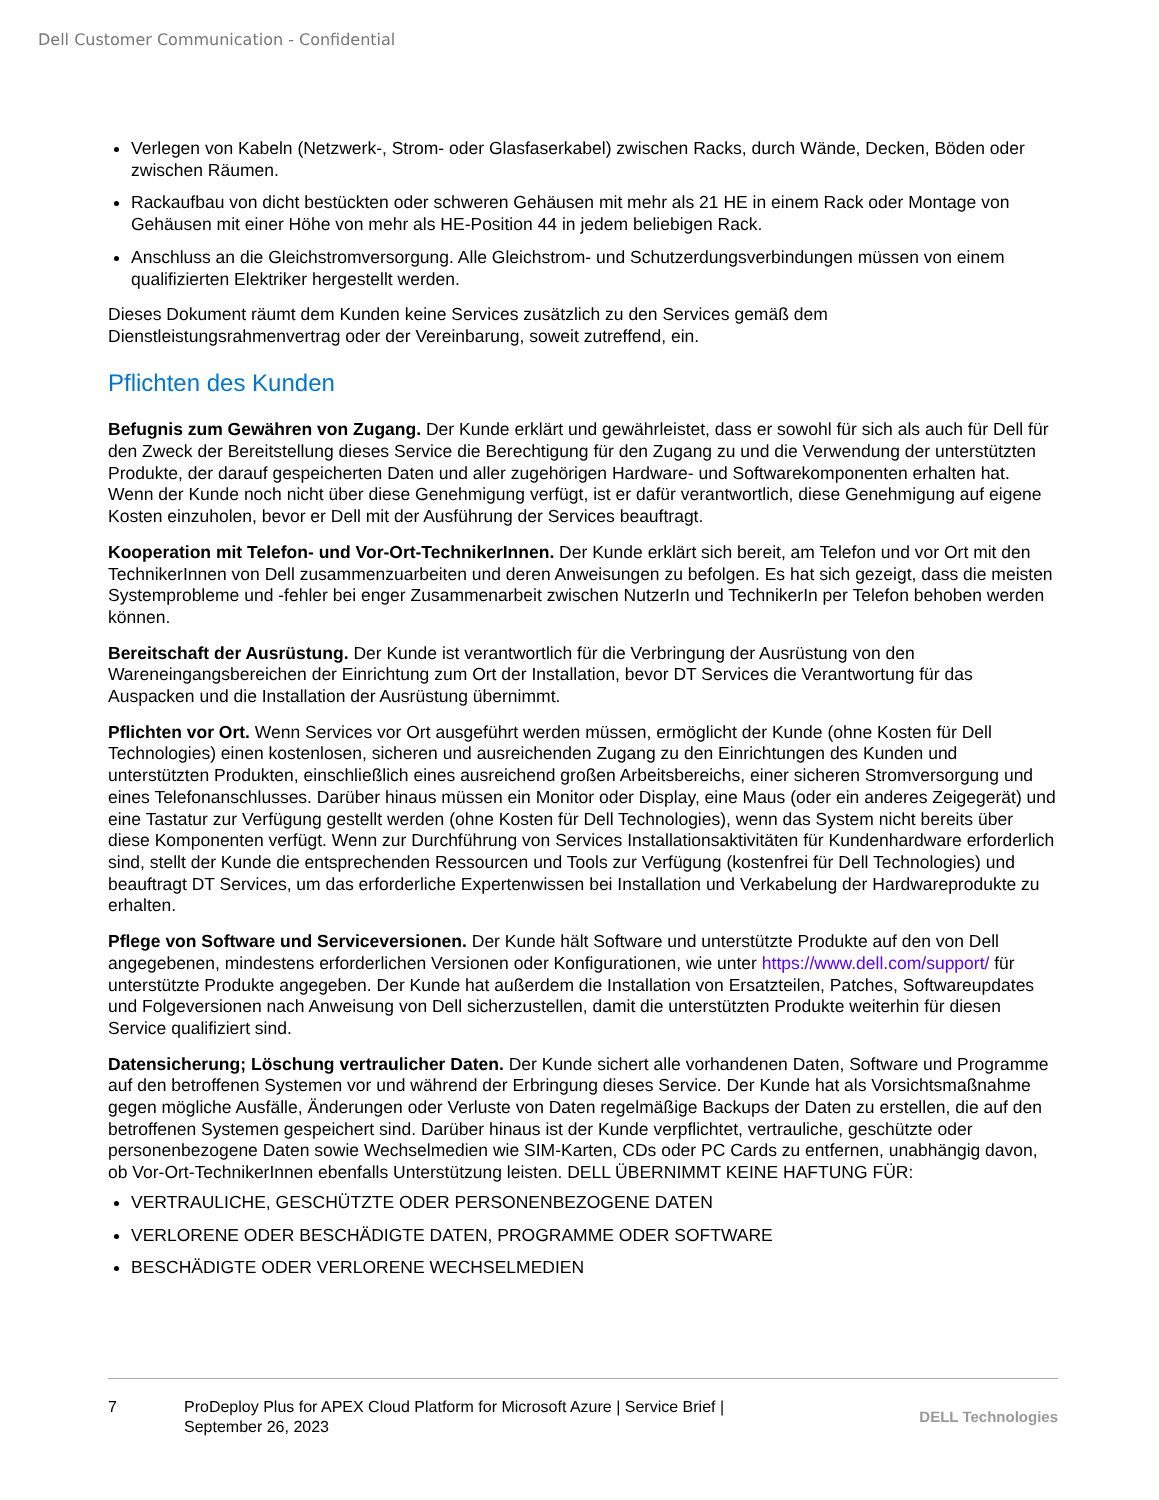Dell Customer Communication - Confidential
Verlegen von Kabeln (Netzwerk-, Strom- oder Glasfaserkabel) zwischen Racks, durch Wände, Decken, Böden oder zwischen Räumen.
Rackaufbau von dicht bestückten oder schweren Gehäusen mit mehr als 21 HE in einem Rack oder Montage von Gehäusen mit einer Höhe von mehr als HE-Position 44 in jedem beliebigen Rack.
Anschluss an die Gleichstromversorgung. Alle Gleichstrom- und Schutzerdungsverbindungen müssen von einem qualifizierten Elektriker hergestellt werden.
Dieses Dokument räumt dem Kunden keine Services zusätzlich zu den Services gemäß dem Dienstleistungsrahmenvertrag oder der Vereinbarung, soweit zutreffend, ein.
Pflichten des Kunden
Befugnis zum Gewähren von Zugang. Der Kunde erklärt und gewährleistet, dass er sowohl für sich als auch für Dell für den Zweck der Bereitstellung dieses Service die Berechtigung für den Zugang zu und die Verwendung der unterstützten Produkte, der darauf gespeicherten Daten und aller zugehörigen Hardware- und Softwarekomponenten erhalten hat. Wenn der Kunde noch nicht über diese Genehmigung verfügt, ist er dafür verantwortlich, diese Genehmigung auf eigene Kosten einzuholen, bevor er Dell mit der Ausführung der Services beauftragt.
Kooperation mit Telefon- und Vor-Ort-TechnikerInnen. Der Kunde erklärt sich bereit, am Telefon und vor Ort mit den TechnikerInnen von Dell zusammenzuarbeiten und deren Anweisungen zu befolgen. Es hat sich gezeigt, dass die meisten Systemprobleme und -fehler bei enger Zusammenarbeit zwischen NutzerIn und TechnikerIn per Telefon behoben werden können.
Bereitschaft der Ausrüstung. Der Kunde ist verantwortlich für die Verbringung der Ausrüstung von den Wareneingangsbereichen der Einrichtung zum Ort der Installation, bevor DT Services die Verantwortung für das Auspacken und die Installation der Ausrüstung übernimmt.
Pflichten vor Ort. Wenn Services vor Ort ausgeführt werden müssen, ermöglicht der Kunde (ohne Kosten für Dell Technologies) einen kostenlosen, sicheren und ausreichenden Zugang zu den Einrichtungen des Kunden und unterstützten Produkten, einschließlich eines ausreichend großen Arbeitsbereichs, einer sicheren Stromversorgung und eines Telefonanschlusses. Darüber hinaus müssen ein Monitor oder Display, eine Maus (oder ein anderes Zeigegerät) und eine Tastatur zur Verfügung gestellt werden (ohne Kosten für Dell Technologies), wenn das System nicht bereits über diese Komponenten verfügt. Wenn zur Durchführung von Services Installationsaktivitäten für Kundenhardware erforderlich sind, stellt der Kunde die entsprechenden Ressourcen und Tools zur Verfügung (kostenfrei für Dell Technologies) und beauftragt DT Services, um das erforderliche Expertenwissen bei Installation und Verkabelung der Hardwareprodukte zu erhalten.
Pflege von Software und Serviceversionen. Der Kunde hält Software und unterstützte Produkte auf den von Dell angegebenen, mindestens erforderlichen Versionen oder Konfigurationen, wie unter https://www.dell.com/support/ für unterstützte Produkte angegeben. Der Kunde hat außerdem die Installation von Ersatzteilen, Patches, Softwareupdates und Folgeversionen nach Anweisung von Dell sicherzustellen, damit die unterstützten Produkte weiterhin für diesen Service qualifiziert sind.
Datensicherung; Löschung vertraulicher Daten. Der Kunde sichert alle vorhandenen Daten, Software und Programme auf den betroffenen Systemen vor und während der Erbringung dieses Service. Der Kunde hat als Vorsichtsmaßnahme gegen mögliche Ausfälle, Änderungen oder Verluste von Daten regelmäßige Backups der Daten zu erstellen, die auf den betroffenen Systemen gespeichert sind. Darüber hinaus ist der Kunde verpflichtet, vertrauliche, geschützte oder personenbezogene Daten sowie Wechselmedien wie SIM-Karten, CDs oder PC Cards zu entfernen, unabhängig davon, ob Vor-Ort-TechnikerInnen ebenfalls Unterstützung leisten. DELL ÜBERNIMMT KEINE HAFTUNG FÜR:
VERTRAULICHE, GESCHÜTZTE ODER PERSONENBEZOGENE DATEN
VERLORENE ODER BESCHÄDIGTE DATEN, PROGRAMME ODER SOFTWARE
BESCHÄDIGTE ODER VERLORENE WECHSELMEDIEN
7 ProDeploy Plus for APEX Cloud Platform for Microsoft Azure | Service Brief |
September 26, 2023
DELL Technologies